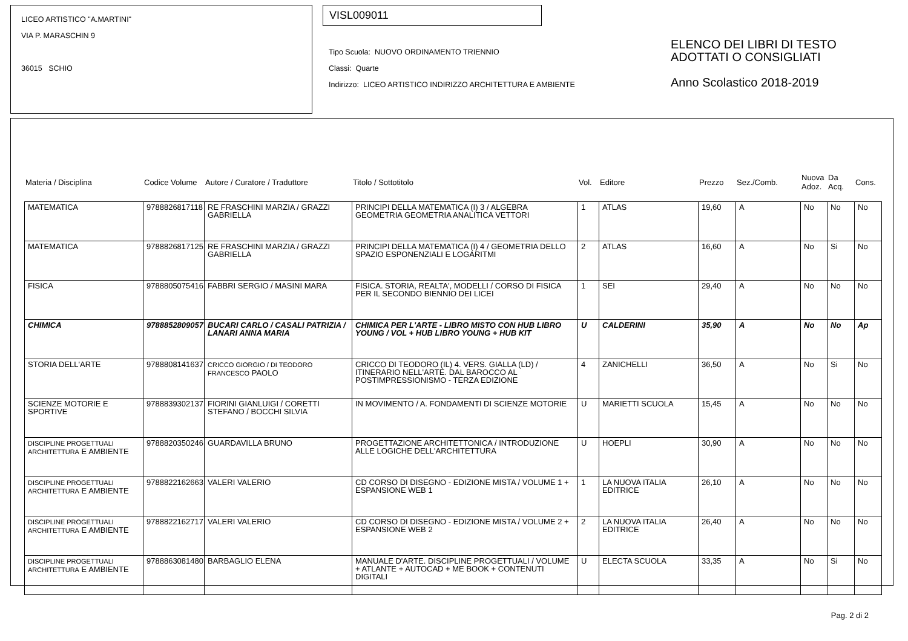LICEO ARTISTICO "A.MARTINI"
VIA P. MARASCHIN 9
36015 SCHIO
VISL009011
Tipo Scuola: NUOVO ORDINAMENTO TRIENNIO
Classi: Quarte
Indirizzo: LICEO ARTISTICO INDIRIZZO ARCHITETTURA E AMBIENTE
ELENCO DEI LIBRI DI TESTO
ADOTTATI O CONSIGLIATI
Anno Scolastico 2018-2019
| Materia / Disciplina | Codice Volume | Autore / Curatore / Traduttore | Titolo / Sottotitolo | Vol. | Editore | Prezzo | Sez./Comb. | Nuova Adoz. | Da Acq. | Cons. |
| MATEMATICA | 9788826817118 | RE FRASCHINI MARZIA / GRAZZI GABRIELLA | PRINCIPI DELLA MATEMATICA (I) 3 / ALGEBRA GEOMETRIA GEOMETRIA ANALITICA VETTORI | 1 | ATLAS | 19,60 | A | No | No | No |
| MATEMATICA | 9788826817125 | RE FRASCHINI MARZIA / GRAZZI GABRIELLA | PRINCIPI DELLA MATEMATICA (I) 4 / GEOMETRIA DELLO SPAZIO ESPONENZIALI E LOGARITMI | 2 | ATLAS | 16,60 | A | No | Si | No |
| FISICA | 9788805075416 | FABBRI SERGIO / MASINI MARA | FISICA. STORIA, REALTA', MODELLI / CORSO DI FISICA PER IL SECONDO BIENNIO DEI LICEI | 1 | SEI | 29,40 | A | No | No | No |
| CHIMICA | 9788852809057 | BUCARI CARLO / CASALI PATRIZIA / LANARI ANNA MARIA | CHIMICA PER L'ARTE - LIBRO MISTO CON HUB LIBRO YOUNG / VOL + HUB LIBRO YOUNG + HUB KIT | U | CALDERINI | 35,90 | A | No | No | Ap |
| STORIA DELL'ARTE | 9788808141637 | CRICCO GIORGIO / DI TEODORO FRANCESCO PAOLO | CRICCO DI TEODORO (IL) 4. VERS. GIALLA (LD) / ITINERARIO NELL'ARTE. DAL BAROCCO AL POSTIMPRESSIONISMO - TERZA EDIZIONE | 4 | ZANICHELLI | 36,50 | A | No | Si | No |
| SCIENZE MOTORIE E SPORTIVE | 9788839302137 | FIORINI GIANLUIGI / CORETTI STEFANO / BOCCHI SILVIA | IN MOVIMENTO / A. FONDAMENTI DI SCIENZE MOTORIE | U | MARIETTI SCUOLA | 15,45 | A | No | No | No |
| DISCIPLINE PROGETTUALI ARCHITETTURA E AMBIENTE | 9788820350246 | GUARDAVILLA BRUNO | PROGETTAZIONE ARCHITETTONICA / INTRODUZIONE ALLE LOGICHE DELL'ARCHITETTURA | U | HOEPLI | 30,90 | A | No | No | No |
| DISCIPLINE PROGETTUALI ARCHITETTURA E AMBIENTE | 9788822162663 | VALERI VALERIO | CD CORSO DI DISEGNO - EDIZIONE MISTA / VOLUME 1 + ESPANSIONE WEB 1 | 1 | LA NUOVA ITALIA EDITRICE | 26,10 | A | No | No | No |
| DISCIPLINE PROGETTUALI ARCHITETTURA E AMBIENTE | 9788822162717 | VALERI VALERIO | CD CORSO DI DISEGNO - EDIZIONE MISTA / VOLUME 2 + ESPANSIONE WEB 2 | 2 | LA NUOVA ITALIA EDITRICE | 26,40 | A | No | No | No |
| DISCIPLINE PROGETTUALI ARCHITETTURA E AMBIENTE | 9788863081480 | BARBAGLIO ELENA | MANUALE D'ARTE. DISCIPLINE PROGETTUALI / VOLUME + ATLANTE + AUTOCAD + ME BOOK + CONTENUTI DIGITALI | U | ELECTA SCUOLA | 33,35 | A | No | Si | No |
Pag. 2 di 2